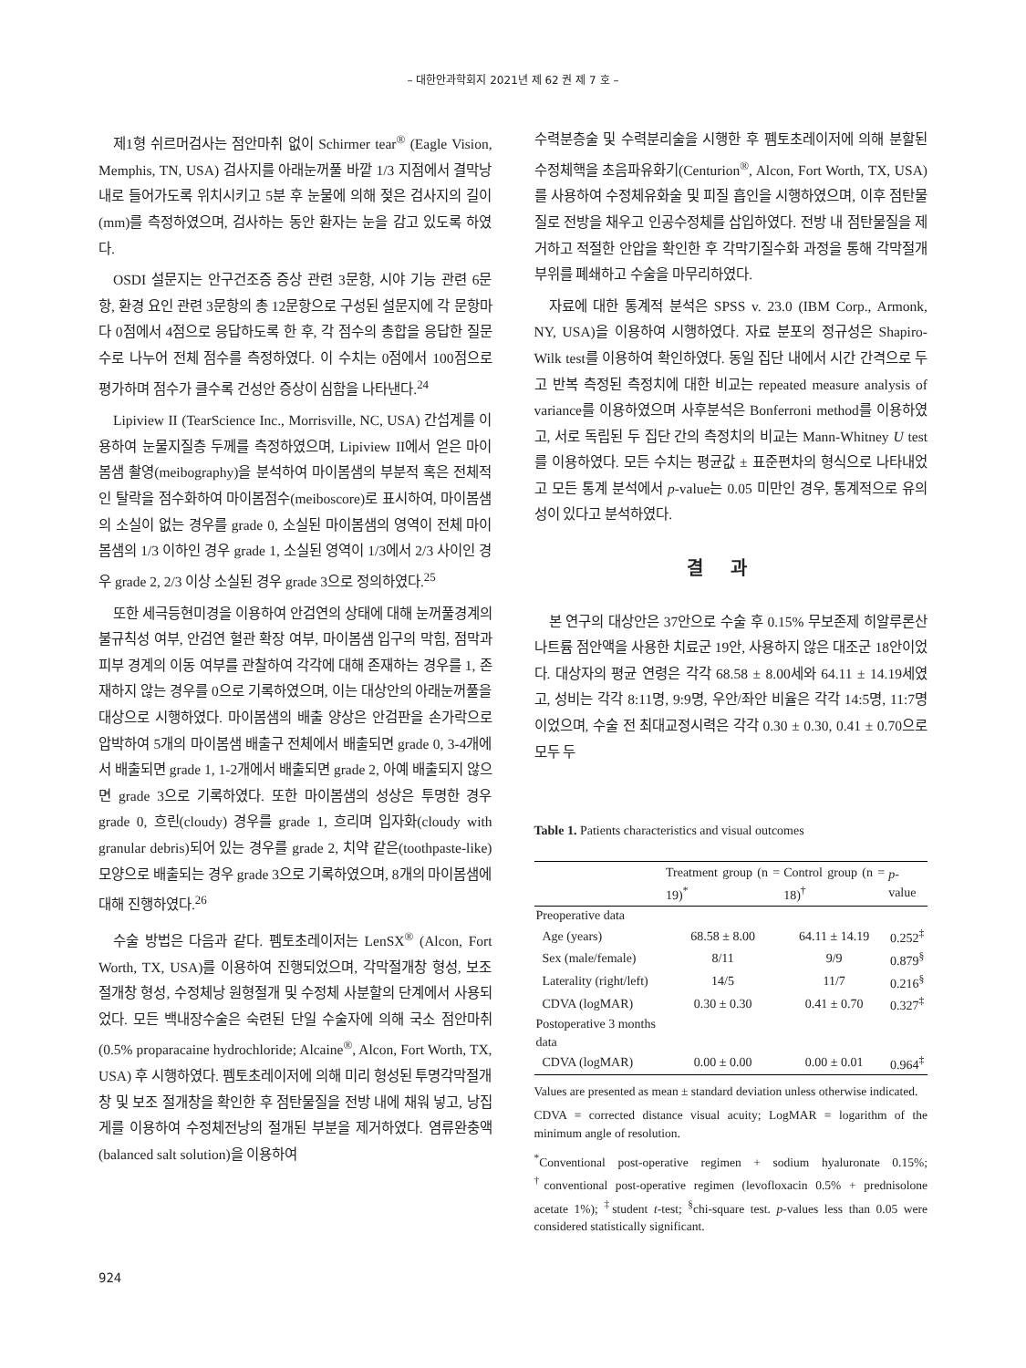– 대한안과학회지 2021년 제 62 권 제 7 호 –
제1형 쉬르머검사는 점안마취 없이 Schirmer tear<sup>®</sup> (Eagle Vision, Memphis, TN, USA) 검사지를 아래눈꺼풀 바깥 1/3 지점에서 결막낭 내로 들어가도록 위치시키고 5분 후 눈물에 의해 젖은 검사지의 길이(mm)를 측정하였으며, 검사하는 동안 환자는 눈을 감고 있도록 하였다.
OSDI 설문지는 안구건조증 증상 관련 3문항, 시야 기능 관련 6문항, 환경 요인 관련 3문항의 총 12문항으로 구성된 설문지에 각 문항마다 0점에서 4점으로 응답하도록 한 후, 각 점수의 총합을 응답한 질문 수로 나누어 전체 점수를 측정하였다. 이 수치는 0점에서 100점으로 평가하며 점수가 클수록 건성안 증상이 심함을 나타낸다.<sup>24</sup>
Lipiview II (TearScience Inc., Morrisville, NC, USA) 간섭계를 이용하여 눈물지질층 두께를 측정하였으며, Lipiview II에서 얻은 마이봄샘 촬영(meibography)을 분석하여 마이봄샘의 부분적 혹은 전체적인 탈락을 점수화하여 마이봄점수(meiboscore)로 표시하여, 마이봄샘의 소실이 없는 경우를 grade 0, 소실된 마이봄샘의 영역이 전체 마이봄샘의 1/3 이하인 경우 grade 1, 소실된 영역이 1/3에서 2/3 사이인 경우 grade 2, 2/3 이상 소실된 경우 grade 3으로 정의하였다.<sup>25</sup>
또한 세극등현미경을 이용하여 안검연의 상태에 대해 눈꺼풀경계의 불규칙성 여부, 안검연 혈관 확장 여부, 마이봄샘 입구의 막힘, 점막과 피부 경계의 이동 여부를 관찰하여 각각에 대해 존재하는 경우를 1, 존재하지 않는 경우를 0으로 기록하였으며, 이는 대상안의 아래눈꺼풀을 대상으로 시행하였다. 마이봄샘의 배출 양상은 안검판을 손가락으로 압박하여 5개의 마이봄샘 배출구 전체에서 배출되면 grade 0, 3-4개에서 배출되면 grade 1, 1-2개에서 배출되면 grade 2, 아예 배출되지 않으면 grade 3으로 기록하였다. 또한 마이봄샘의 성상은 투명한 경우 grade 0, 흐린(cloudy) 경우를 grade 1, 흐리며 입자화(cloudy with granular debris)되어 있는 경우를 grade 2, 치약 같은(toothpaste-like) 모양으로 배출되는 경우 grade 3으로 기록하였으며, 8개의 마이봄샘에 대해 진행하였다.<sup>26</sup>
수술 방법은 다음과 같다. 펨토초레이저는 LenSX<sup>®</sup> (Alcon, Fort Worth, TX, USA)를 이용하여 진행되었으며, 각막절개창 형성, 보조 절개창 형성, 수정체낭 원형절개 및 수정체 사분할의 단계에서 사용되었다. 모든 백내장수술은 숙련된 단일 수술자에 의해 국소 점안마취(0.5% proparacaine hydrochloride; Alcaine<sup>®</sup>, Alcon, Fort Worth, TX, USA) 후 시행하였다. 펨토초레이저에 의해 미리 형성된 투명각막절개창 및 보조 절개창을 확인한 후 점탄물질을 전방 내에 채워 넣고, 낭집게를 이용하여 수정체전낭의 절개된 부분을 제거하였다. 염류완충액(balanced salt solution)을 이용하여
수력분층술 및 수력분리술을 시행한 후 펨토초레이저에 의해 분할된 수정체핵을 초음파유화기(Centurion<sup>®</sup>, Alcon, Fort Worth, TX, USA)를 사용하여 수정체유화술 및 피질 흡인을 시행하였으며, 이후 점탄물질로 전방을 채우고 인공수정체를 삽입하였다. 전방 내 점탄물질을 제거하고 적절한 안압을 확인한 후 각막기질수화 과정을 통해 각막절개 부위를 폐쇄하고 수술을 마무리하였다.
자료에 대한 통계적 분석은 SPSS v. 23.0 (IBM Corp., Armonk, NY, USA)을 이용하여 시행하였다. 자료 분포의 정규성은 Shapiro-Wilk test를 이용하여 확인하였다. 동일 집단 내에서 시간 간격으로 두고 반복 측정된 측정치에 대한 비교는 repeated measure analysis of variance를 이용하였으며 사후분석은 Bonferroni method를 이용하였고, 서로 독립된 두 집단 간의 측정치의 비교는 Mann-Whitney U test를 이용하였다. 모든 수치는 평균값 ± 표준편차의 형식으로 나타내었고 모든 통계 분석에서 p-value는 0.05 미만인 경우, 통계적으로 유의성이 있다고 분석하였다.
결과
본 연구의 대상안은 37안으로 수술 후 0.15% 무보존제 히알루론산나트륨 점안액을 사용한 치료군 19안, 사용하지 않은 대조군 18안이었다. 대상자의 평균 연령은 각각 68.58 ± 8.00세와 64.11 ± 14.19세였고, 성비는 각각 8:11명, 9:9명, 우안/좌안 비율은 각각 14:5명, 11:7명이었으며, 수술 전 최대교정시력은 각각 0.30 ± 0.30, 0.41 ± 0.70으로 모두 두
Table 1. Patients characteristics and visual outcomes
| | Treatment group (n = 19)<sup>*</sup> | Control group (n = 18)<sup>†</sup> | p -value |
| --- | --- | --- | --- |
| Preoperative data | | | |
| Age (years) | 68.58 ± 8.00 | 64.11 ± 14.19 | 0.252<sup>‡</sup> |
| Sex (male/female) | 8/11 | 9/9 | 0.879<sup>§</sup> |
| Laterality (right/left) | 14/5 | 11/7 | 0.216<sup>§</sup> |
| CDVA (logMAR) | 0.30 ± 0.30 | 0.41 ± 0.70 | 0.327<sup>‡</sup> |
| Postoperative 3 months data | | | |
| CDVA (logMAR) | 0.00 ± 0.00 | 0.00 ± 0.01 | 0.964<sup>‡</sup> |
Values are presented as mean ± standard deviation unless otherwise indicated.
CDVA = corrected distance visual acuity; LogMAR = logarithm of the minimum angle of resolution.
<sup>*</sup> Conventional post-operative regimen + sodium hyaluronate 0.15%; <sup>†</sup>conventional post-operative regimen (levofloxacin 0.5% + prednisolone acetate 1%); <sup>‡</sup>student t-test; <sup>§</sup>chi-square test. p-values less than 0.05 were considered statistically significant.
924